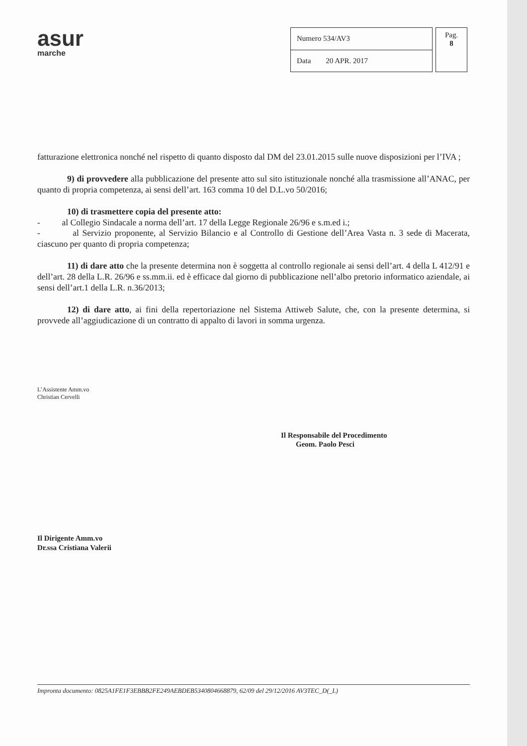asur
marche
| Numero 534/AV3 |
| Data 20 APR. 2017 |
Pag.
8
fatturazione elettronica nonché nel rispetto di quanto disposto dal DM del 23.01.2015 sulle nuove disposizioni per l’IVA ;
9) di provvedere alla pubblicazione del presente atto sul sito istituzionale nonché alla trasmissione all’ANAC, per quanto di propria competenza, ai sensi dell’art. 163 comma 10 del D.L.vo 50/2016;
10) di trasmettere copia del presente atto:
- al Collegio Sindacale a norma dell’art. 17 della Legge Regionale 26/96 e s.m.ed i.;
- al Servizio proponente, al Servizio Bilancio e al Controllo di Gestione dell’Area Vasta n. 3 sede di Macerata, ciascuno per quanto di propria competenza;
11) di dare atto che la presente determina non è soggetta al controllo regionale ai sensi dell’art. 4 della L 412/91 e dell’art. 28 della L.R. 26/96 e ss.mm.ii. ed è efficace dal giorno di pubblicazione nell’albo pretorio informatico aziendale, ai sensi dell’art.1 della L.R. n.36/2013;
12) di dare atto, ai fini della repertoriazione nel Sistema Attiweb Salute, che, con la presente determina, si provvede all’aggiudicazione di un contratto di appalto di lavori in somma urgenza.
L’Assistente Amm.vo
Christian Cervelli
Il Responsabile del Procedimento
Geom. Paolo Pesci
Il Dirigente Amm.vo
Dr.ssa Cristiana Valerii
Impronta documento: 0825A1FE1F3EBBB2FE249AEBDEB5340804668879, 62/09 del 29/12/2016 AV3TEC_D(_L)